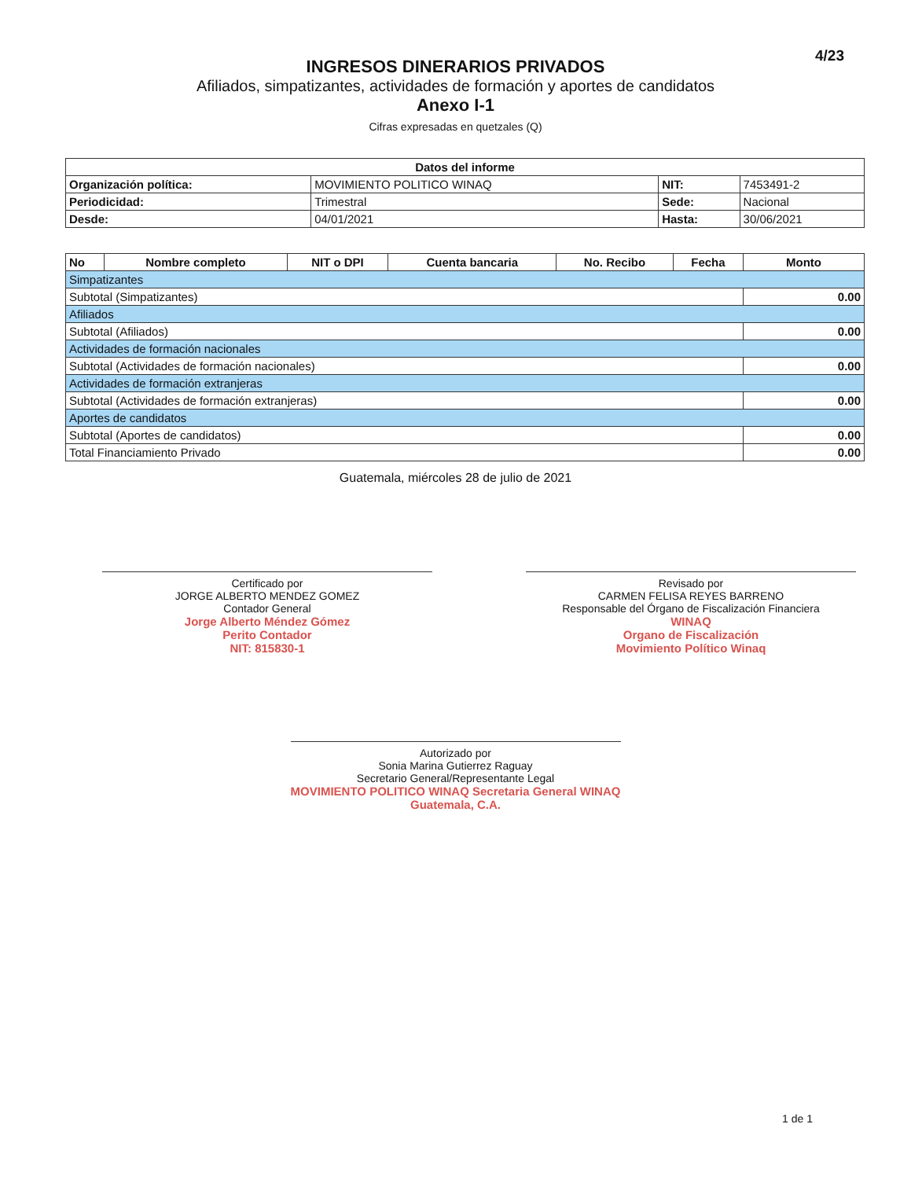4/23
INGRESOS DINERARIOS PRIVADOS
Afiliados, simpatizantes, actividades de formación y aportes de candidatos
Anexo I-1
Cifras expresadas en quetzales (Q)
| Datos del informe | | | |
| --- | --- | --- | --- |
| Organización política: | MOVIMIENTO POLITICO WINAQ | NIT: | 7453491-2 |
| Periodicidad: | Trimestral | Sede: | Nacional |
| Desde: | 04/01/2021 | Hasta: | 30/06/2021 |
| No | Nombre completo | NIT o DPI | Cuenta bancaria | No. Recibo | Fecha | Monto |
| --- | --- | --- | --- | --- | --- | --- |
| Simpatizantes | | | | | | |
| Subtotal (Simpatizantes) | | | | | | 0.00 |
| Afiliados | | | | | | |
| Subtotal (Afiliados) | | | | | | 0.00 |
| Actividades de formación nacionales | | | | | | |
| Subtotal (Actividades de formación nacionales) | | | | | | 0.00 |
| Actividades de formación extranjeras | | | | | | |
| Subtotal (Actividades de formación extranjeras) | | | | | | 0.00 |
| Aportes de candidatos | | | | | | |
| Subtotal (Aportes de candidatos) | | | | | | 0.00 |
| Total Financiamiento Privado | | | | | | 0.00 |
Guatemala, miércoles 28 de julio de 2021
Certificado por
JORGE ALBERTO MENDEZ GOMEZ
Contador General
Jorge Alberto Méndez Gómez
Perito Contador
NIT: 815830-1
Revisado por
CARMEN FELISA REYES BARRENO
Responsable del Órgano de Fiscalización Financiera
WINAQ
Organo de Fiscalización
Movimiento Político Winaq
Autorizado por
Sonia Marina Gutierrez Raguay
Secretario General/Representante Legal
MOVIMIENTO POLITICO WINAQ Secretaria General WINAQ Guatemala, C.A.
1 de 1